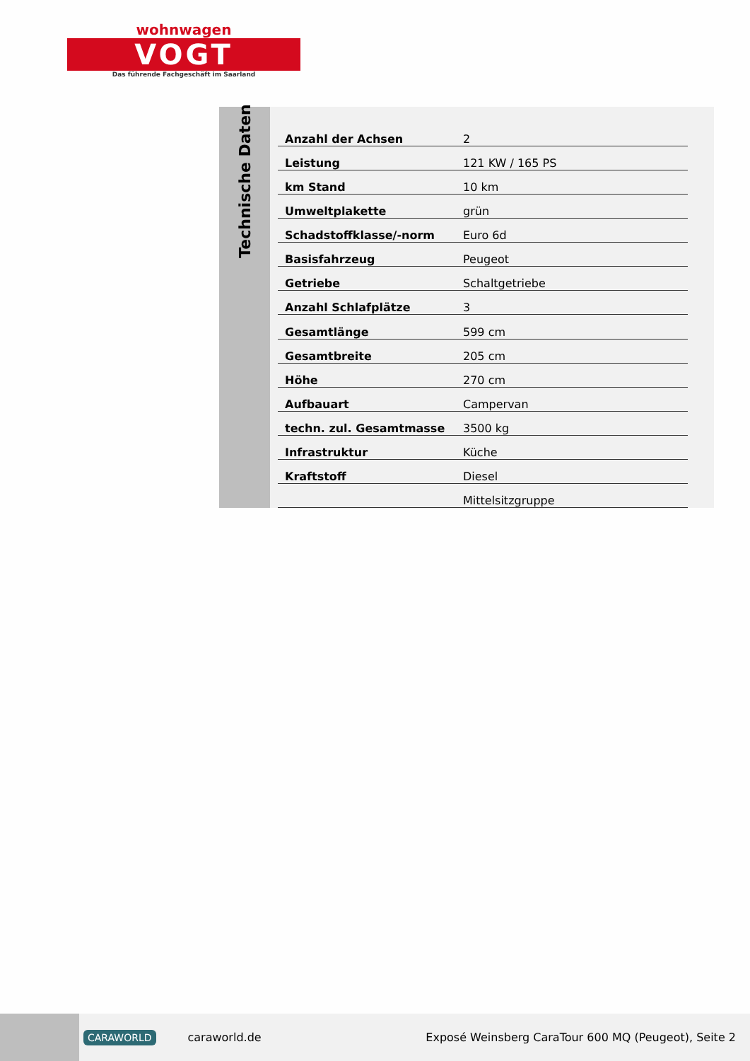wohnwagen
VOGT
Das führende Fachgeschäft im Saarland
Technische Daten
| Anzahl der Achsen | 2 |
| Leistung | 121 KW / 165 PS |
| km Stand | 10 km |
| Umweltplakette | grün |
| Schadstoffklasse/-norm | Euro 6d |
| Basisfahrzeug | Peugeot |
| Getriebe | Schaltgetriebe |
| Anzahl Schlafplätze | 3 |
| Gesamtlänge | 599 cm |
| Gesamtbreite | 205 cm |
| Höhe | 270 cm |
| Aufbauart | Campervan |
| techn. zul. Gesamtmasse | 3500 kg |
| Infrastruktur | Küche |
| Kraftstoff | Diesel |
| | Mittelsitzgruppe |
CARAWORLD caraworld.de Exposé Weinsberg CaraTour 600 MQ (Peugeot), Seite 2